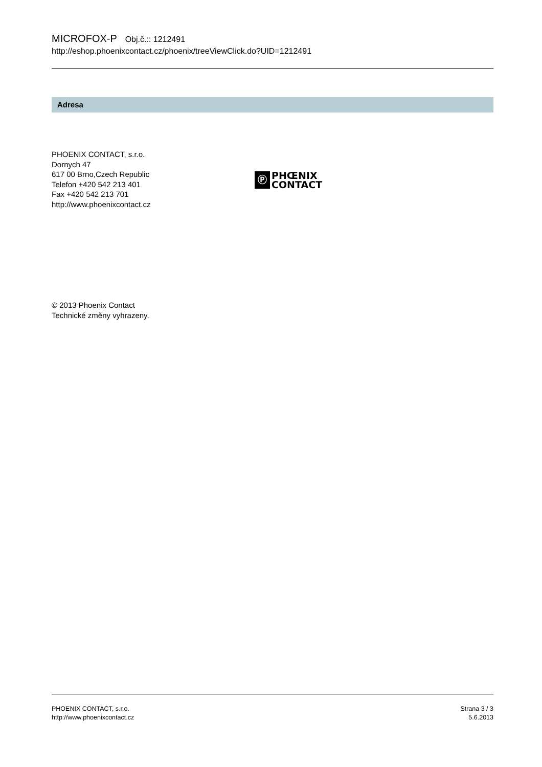MICROFOX-P Obj.č.:: 1212491
http://eshop.phoenixcontact.cz/phoenix/treeViewClick.do?UID=1212491
Adresa
PHOENIX CONTACT, s.r.o.
Dornych 47
617 00 Brno,Czech Republic
Telefon +420 542 213 401
Fax +420 542 213 701
http://www.phoenixcontact.cz
Ⓟ
PHŒNIX
CONTACT
© 2013 Phoenix Contact
Technické změny vyhrazeny.
PHOENIX CONTACT, s.r.o.
http://www.phoenixcontact.cz
Strana 3 / 3
5.6.2013